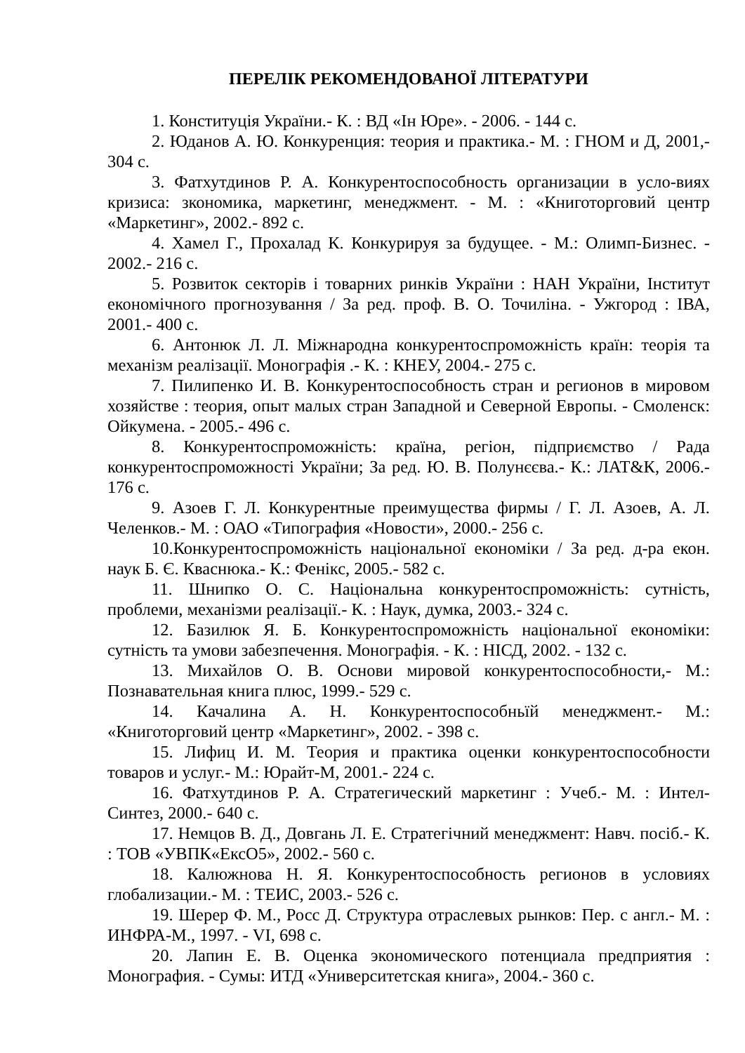ПЕРЕЛІК РЕКОМЕНДОВАНОЇ ЛІТЕРАТУРИ
1. Конституція України.- К. : ВД «Ін Юре». - 2006. - 144 с.
2. Юданов А. Ю. Конкуренция: теория и практика.- М. : ГНОМ и Д, 2001,- 304 с.
3. Фатхутдинов Р. А. Конкурентоспособность организации в усло-виях кризиса: зкономика, маркетинг, менеджмент. - М. : «Книготорговий центр «Маркетинг», 2002.- 892 с.
4. Хамел Г., Прохалад К. Конкурируя за будущее. - М.: Олимп-Бизнес. - 2002.- 216 с.
5. Розвиток секторів і товарних ринків України : НАН України, Інститут економічного прогнозування / За ред. проф. В. О. Точиліна. - Ужгород : ІВА, 2001.- 400 с.
6. Антонюк Л. Л. Міжнародна конкурентоспроможність країн: теорія та механізм реалізації. Монографія .- К. : КНЕУ, 2004.- 275 с.
7. Пилипенко И. В. Конкурентоспособность стран и регионов в мировом хозяйстве : теория, опыт малых стран Западной и Северной Европы. - Смоленск: Ойкумена. - 2005.- 496 с.
8. Конкурентоспроможність: країна, регіон, підприємство / Рада конкурентоспроможності України; За ред. Ю. В. Полунєєва.- К.: ЛАТ&К, 2006.- 176 с.
9. Азоев Г. Л. Конкурентные преимущества фирмы / Г. Л. Азоев, А. Л. Челенков.- М. : ОАО «Типография «Новости», 2000.- 256 с.
10.Конкурентоспроможність національної економіки / За ред. д-ра екон. наук Б. Є. Кваснюка.- К.: Фенікс, 2005.- 582 с.
11. Шнипко О. С. Національна конкурентоспроможність: сутність, проблеми, механізми реалізації.- К. : Наук, думка, 2003.- 324 с.
12. Базилюк Я. Б. Конкурентоспроможність національної економіки: сутність та умови забезпечення. Монографія. - К. : НІСД, 2002. - 132 с.
13. Михайлов О. В. Основи мировой конкурентоспособности,- М.: Познавательная книга плюс, 1999.- 529 с.
14. Качалина А. Н. Конкурентоспособньїй менеджмент.- М.: «Книготорговий центр «Маркетинг», 2002. - 398 с.
15. Лифиц И. М. Теория и практика оценки конкурентоспособности товаров и услуг.- М.: Юрайт-М, 2001.- 224 с.
16. Фатхутдинов Р. А. Стратегический маркетинг : Учеб.- М. : Интел-Синтез, 2000.- 640 с.
17. Немцов В. Д., Довгань Л. Е. Стратегічний менеджмент: Навч. посіб.- К. : ТОВ «УВПК«ЕксО5», 2002.- 560 с.
18. Калюжнова Н. Я. Конкурентоспособность регионов в условиях глобализации.- М. : ТЕИС, 2003.- 526 с.
19. Шерер Ф. М., Росс Д. Структура отраслевых рынков: Пер. с англ.- М. : ИНФРА-М., 1997. - VI, 698 с.
20. Лапин Е. В. Оценка экономического потенциала предприятия : Монография. - Сумы: ИТД «Университетская книга», 2004.- 360 с.